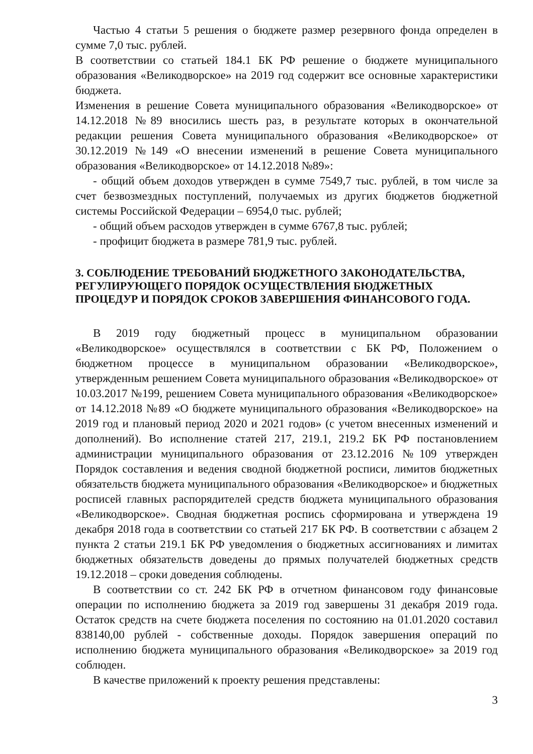Частью 4 статьи 5 решения о бюджете размер резервного фонда определен в сумме 7,0 тыс. рублей.
В соответствии со статьей 184.1 БК РФ решение о бюджете муниципального образования «Великодворское» на 2019 год содержит все основные характеристики бюджета.
Изменения в решение Совета муниципального образования «Великодворское» от 14.12.2018 №89 вносились шесть раз, в результате которых в окончательной редакции решения Совета муниципального образования «Великодворское» от 30.12.2019 №149 «О внесении изменений в решение Совета муниципального образования «Великодворское» от 14.12.2018 №89»:
- общий объем доходов утвержден в сумме 7549,7 тыс. рублей, в том числе за счет безвозмездных поступлений, получаемых из других бюджетов бюджетной системы Российской Федерации – 6954,0 тыс. рублей;
- общий объем расходов утвержден в сумме 6767,8 тыс. рублей;
- профицит бюджета в размере 781,9 тыс. рублей.
3. СОБЛЮДЕНИЕ ТРЕБОВАНИЙ БЮДЖЕТНОГО ЗАКОНОДАТЕЛЬСТВА, РЕГУЛИРУЮЩЕГО ПОРЯДОК ОСУЩЕСТВЛЕНИЯ БЮДЖЕТНЫХ ПРОЦЕДУР И ПОРЯДОК СРОКОВ ЗАВЕРШЕНИЯ ФИНАНСОВОГО ГОДА.
В 2019 году бюджетный процесс в муниципальном образовании «Великодворское» осуществлялся в соответствии с БК РФ, Положением о бюджетном процессе в муниципальном образовании «Великодворское», утвержденным решением Совета муниципального образования «Великодворское» от 10.03.2017 №199, решением Совета муниципального образования «Великодворское» от 14.12.2018 №89 «О бюджете муниципального образования «Великодворское» на 2019 год и плановый период 2020 и 2021 годов» (с учетом внесенных изменений и дополнений). Во исполнение статей 217, 219.1, 219.2 БК РФ постановлением администрации муниципального образования от 23.12.2016 №109 утвержден Порядок составления и ведения сводной бюджетной росписи, лимитов бюджетных обязательств бюджета муниципального образования «Великодворское» и бюджетных росписей главных распорядителей средств бюджета муниципального образования «Великодворское». Сводная бюджетная роспись сформирована и утверждена 19 декабря 2018 года в соответствии со статьей 217 БК РФ. В соответствии с абзацем 2 пункта 2 статьи 219.1 БК РФ уведомления о бюджетных ассигнованиях и лимитах бюджетных обязательств доведены до прямых получателей бюджетных средств 19.12.2018 – сроки доведения соблюдены.
В соответствии со ст. 242 БК РФ в отчетном финансовом году финансовые операции по исполнению бюджета за 2019 год завершены 31 декабря 2019 года. Остаток средств на счете бюджета поселения по состоянию на 01.01.2020 составил 838140,00 рублей - собственные доходы. Порядок завершения операций по исполнению бюджета муниципального образования «Великодворское» за 2019 год соблюден.
В качестве приложений к проекту решения представлены:
3